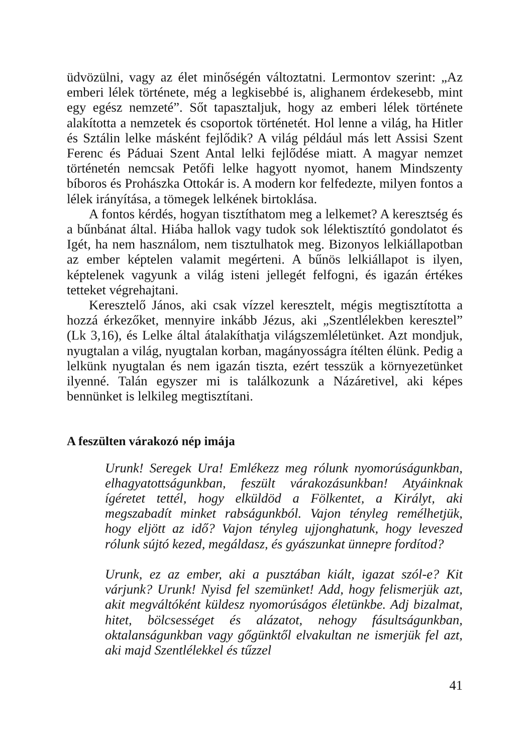üdvözülni, vagy az élet minőségén változtatni. Lermontov szerint: „Az emberi lélek története, még a legkisebbé is, alighanem érdekesebb, mint egy egész nemzeté”. Sőt tapasztaljuk, hogy az emberi lélek története alakította a nemzetek és csoportok történetét. Hol lenne a világ, ha Hitler és Sztálin lelke másként fejlődik? A világ például más lett Assisi Szent Ferenc és Páduai Szent Antal lelki fejlődése miatt. A magyar nemzet történetén nemcsak Petőfi lelke hagyott nyomot, hanem Mindszenty bíboros és Prohászka Ottokár is. A modern kor felfedezte, milyen fontos a lélek irányítása, a tömegek lelkének birtoklása.
A fontos kérdés, hogyan tisztíthatom meg a lelkemet? A keresztség és a bűnbánat által. Hiába hallok vagy tudok sok lélektisztító gondolatot és Igét, ha nem használom, nem tisztulhatok meg. Bizonyos lelkiállapotban az ember képtelen valamit megérteni. A bűnös lelkiállapot is ilyen, képtelenek vagyunk a világ isteni jellegét felfogni, és igazán értékes tetteket végrehajtani.
Keresztelő János, aki csak vízzel keresztelt, mégis megtisztította a hozzá érkezőket, mennyire inkább Jézus, aki „Szentlélekben keresztel” (Lk 3,16), és Lelke által átalakíthatja világszemléletünket. Azt mondjuk, nyugtalan a világ, nyugtalan korban, magányosságra ítélten élünk. Pedig a lelkünk nyugtalan és nem igazán tiszta, ezért tesszük a környezetünket ilyenné. Talán egyszer mi is találkozunk a Názáretivel, aki képes bennünket is lelkileg megtisztítani.
A feszülten várakozó nép imája
Urunk! Seregek Ura! Emlékezz meg rólunk nyomorúságunkban, elhagyatottságunkban, feszült várakozásunkban! Atyáinknak ígéretet tettél, hogy elküldöd a Fölkentet, a Királyt, aki megszabadít minket rabságunkból. Vajon tényleg remélhetjük, hogy eljött az idő? Vajon tényleg ujjonghatunk, hogy leveszed rólunk sújtó kezed, megáldasz, és gyászunkat ünnepre fordítod?
Urunk, ez az ember, aki a pusztában kiált, igazat szól-e? Kit várjunk? Urunk! Nyisd fel szemünket! Add, hogy felismerjük azt, akit megváltóként küldesz nyomorúságos életünkbe. Adj bizalmat, hitet, bölcsességet és alázatot, nehogy fásultságunkban, oktalanságunkban vagy gőgünktől elvakultan ne ismerjük fel azt, aki majd Szentlélekkel és tűzzel
41